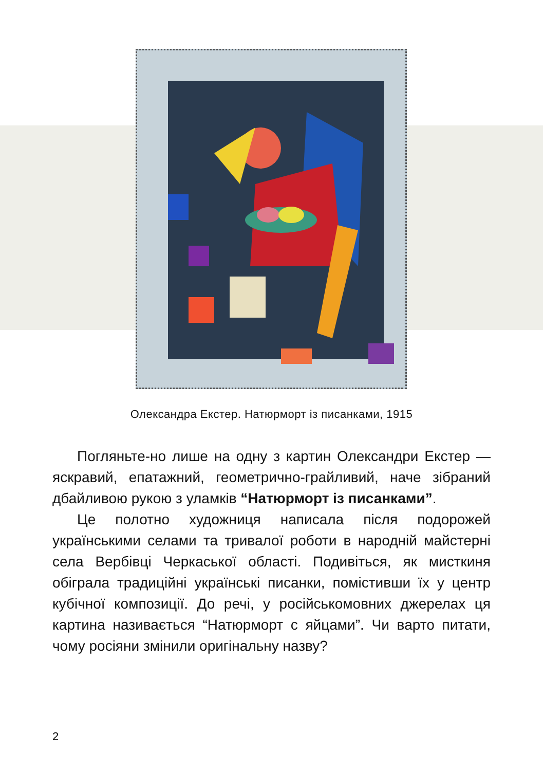Олександра Екстер. Натюрморт із писанками, 1915
Погляньте-но лише на одну з картин Олександри Екстер — яскравий, епатажний, геометрично-грайливий, наче зібраний дбайливою рукою з уламків “Натюрморт із писанками”.
Це полотно художниця написала після подорожей українськими селами та тривалої роботи в народній майстерні села Вербівці Черкаської області. Подивіться, як мисткиня обіграла традиційні українські писанки, помістивши їх у центр кубічної композиції. До речі, у російськомовних джерелах ця картина називається “Натюрморт с яйцами”. Чи варто питати, чому росіяни змінили оригінальну назву?
2